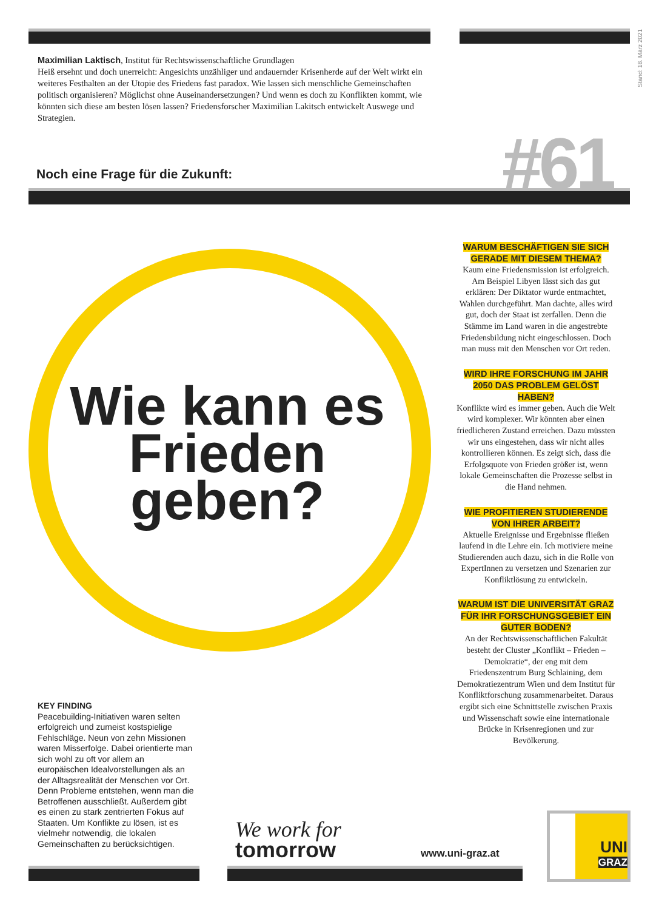Stand: 18. März 2021
Maximilian Laktisch, Institut für Rechtswissenschaftliche Grundlagen
Heiß ersehnt und doch unerreicht: Angesichts unzähliger und andauernder Krisenherde auf der Welt wirkt ein weiteres Festhalten an der Utopie des Friedens fast paradox. Wie lassen sich menschliche Gemeinschaften politisch organisieren? Möglichst ohne Auseinandersetzungen? Und wenn es doch zu Konflikten kommt, wie könnten sich diese am besten lösen lassen? Friedensforscher Maximilian Lakitsch entwickelt Auswege und Strategien.
Noch eine Frage für die Zukunft:
#61
Wie kann es Frieden geben?
WARUM BESCHÄFTIGEN SIE SICH GERADE MIT DIESEM THEMA?
Kaum eine Friedensmission ist erfolgreich. Am Beispiel Libyen lässt sich das gut erklären: Der Diktator wurde entmachtet, Wahlen durchgeführt. Man dachte, alles wird gut, doch der Staat ist zerfallen. Denn die Stämme im Land waren in die angestrebte Friedensbildung nicht eingeschlossen. Doch man muss mit den Menschen vor Ort reden.
WIRD IHRE FORSCHUNG IM JAHR 2050 DAS PROBLEM GELÖST HABEN?
Konflikte wird es immer geben. Auch die Welt wird komplexer. Wir könnten aber einen friedlicheren Zustand erreichen. Dazu müssten wir uns eingestehen, dass wir nicht alles kontrollieren können. Es zeigt sich, dass die Erfolgsquote von Frieden größer ist, wenn lokale Gemeinschaften die Prozesse selbst in die Hand nehmen.
WIE PROFITIEREN STUDIERENDE VON IHRER ARBEIT?
Aktuelle Ereignisse und Ergebnisse fließen laufend in die Lehre ein. Ich motiviere meine Studierenden auch dazu, sich in die Rolle von ExpertInnen zu versetzen und Szenarien zur Konfliktlösung zu entwickeln.
WARUM IST DIE UNIVERSITÄT GRAZ FÜR IHR FORSCHUNGSGEBIET EIN GUTER BODEN?
An der Rechtswissenschaftlichen Fakultät besteht der Cluster „Konflikt – Frieden – Demokratie“, der eng mit dem Friedenszentrum Burg Schlaining, dem Demokratiezentrum Wien und dem Institut für Konfliktforschung zusammenarbeitet. Daraus ergibt sich eine Schnittstelle zwischen Praxis und Wissenschaft sowie eine internationale Brücke in Krisenregionen und zur Bevölkerung.
KEY FINDING
Peacebuilding-Initiativen waren selten erfolgreich und zumeist kostspielige Fehlschläge. Neun von zehn Missionen waren Misserfolge. Dabei orientierte man sich wohl zu oft vor allem an europäischen Idealvorstellungen als an der Alltagsrealität der Menschen vor Ort. Denn Probleme entstehen, wenn man die Betroffenen ausschließt. Außerdem gibt es einen zu stark zentrierten Fokus auf Staaten. Um Konflikte zu lösen, ist es vielmehr notwendig, die lokalen Gemeinschaften zu berücksichtigen.
We work for
tomorrow
www.uni-graz.at
UNI
GRAZ